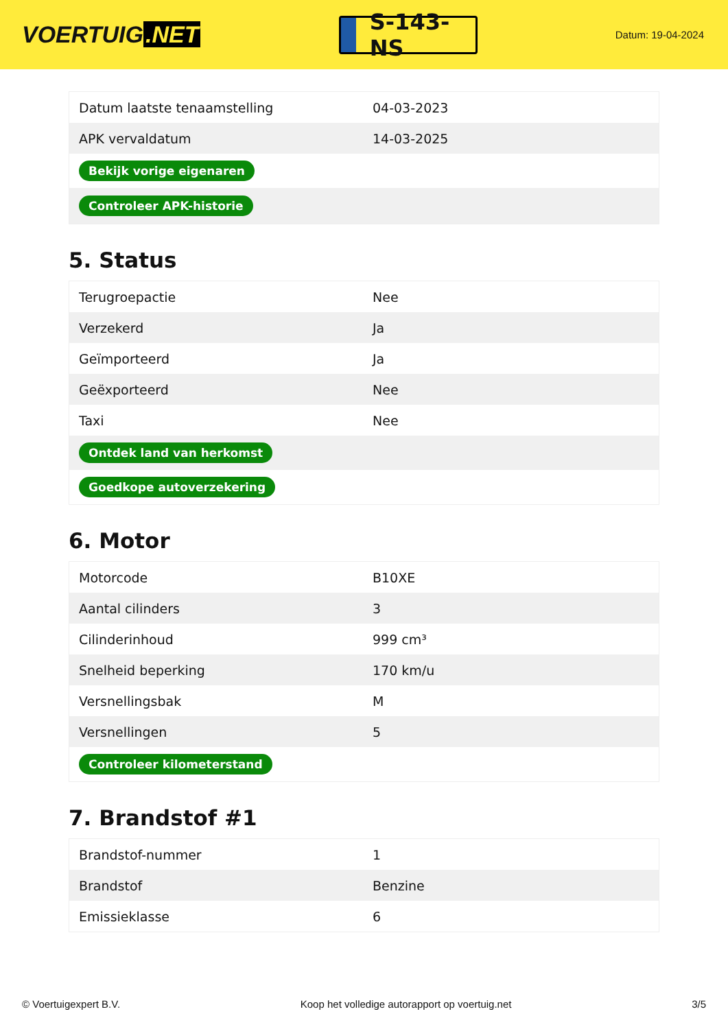VOERTUIG.NET
S-143-NS
Datum: 19-04-2024
| Datum laatste tenaamstelling | 04-03-2023 |
| APK vervaldatum | 14-03-2025 |
| Bekijk vorige eigenaren | |
| Controleer APK-historie | |
5. Status
| Terugroepactie | Nee |
| Verzekerd | Ja |
| Geïmporteerd | Ja |
| Geëxporteerd | Nee |
| Taxi | Nee |
| Ontdek land van herkomst | |
| Goedkope autoverzekering | |
6. Motor
| Motorcode | B10XE |
| Aantal cilinders | 3 |
| Cilinderinhoud | 999 cm³ |
| Snelheid beperking | 170 km/u |
| Versnellingsbak | M |
| Versnellingen | 5 |
| Controleer kilometerstand | |
7. Brandstof #1
| Brandstof-nummer | 1 |
| Brandstof | Benzine |
| Emissieklasse | 6 |
© Voertuigexpert B.V. Koop het volledige autorapport op voertuig.net 3/5